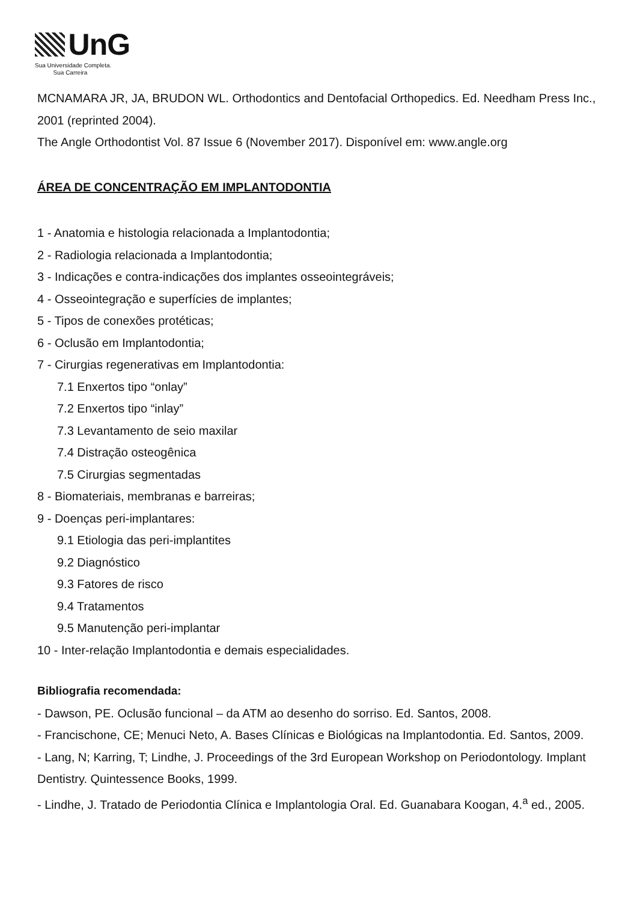UnG
Sua Universidade Completa.
Sua Carreira
MCNAMARA JR, JA, BRUDON WL. Orthodontics and Dentofacial Orthopedics. Ed. Needham Press Inc., 2001 (reprinted 2004).
The Angle Orthodontist Vol. 87 Issue 6 (November 2017). Disponível em: www.angle.org
ÁREA DE CONCENTRAÇÃO EM IMPLANTODONTIA
1 - Anatomia e histologia relacionada a Implantodontia;
2 - Radiologia relacionada a Implantodontia;
3 - Indicações e contra-indicações dos implantes osseointegráveis;
4 - Osseointegração e superfícies de implantes;
5 - Tipos de conexões protéticas;
6 - Oclusão em Implantodontia;
7 - Cirurgias regenerativas em Implantodontia:
7.1 Enxertos tipo “onlay”
7.2 Enxertos tipo “inlay”
7.3 Levantamento de seio maxilar
7.4 Distração osteogênica
7.5 Cirurgias segmentadas
8 - Biomateriais, membranas e barreiras;
9 - Doenças peri-implantares:
9.1 Etiologia das peri-implantites
9.2 Diagnóstico
9.3 Fatores de risco
9.4 Tratamentos
9.5 Manutenção peri-implantar
10 - Inter-relação Implantodontia e demais especialidades.
Bibliografia recomendada:
- Dawson, PE. Oclusão funcional – da ATM ao desenho do sorriso. Ed. Santos, 2008.
- Francischone, CE; Menuci Neto, A. Bases Clínicas e Biológicas na Implantodontia. Ed. Santos, 2009.
- Lang, N; Karring, T; Lindhe, J. Proceedings of the 3rd European Workshop on Periodontology. Implant Dentistry. Quintessence Books, 1999.
- Lindhe, J. Tratado de Periodontia Clínica e Implantologia Oral. Ed. Guanabara Koogan, 4.<sup>a</sup> ed., 2005.